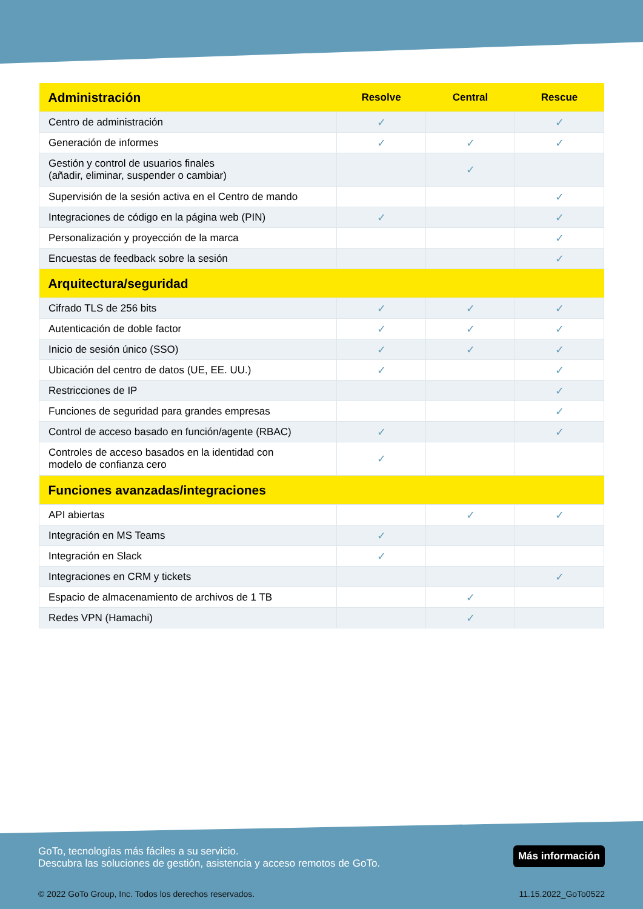| Administración | Resolve | Central | Rescue |
| --- | --- | --- | --- |
| Centro de administración | ✓ | | ✓ |
| Generación de informes | ✓ | ✓ | ✓ |
| Gestión y control de usuarios finales (añadir, eliminar, suspender o cambiar) | | ✓ | |
| Supervisión de la sesión activa en el Centro de mando | | | ✓ |
| Integraciones de código en la página web (PIN) | ✓ | | ✓ |
| Personalización y proyección de la marca | | | ✓ |
| Encuestas de feedback sobre la sesión | | | ✓ |
| Arquitectura/seguridad | | | |
| Cifrado TLS de 256 bits | ✓ | ✓ | ✓ |
| Autenticación de doble factor | ✓ | ✓ | ✓ |
| Inicio de sesión único (SSO) | ✓ | ✓ | ✓ |
| Ubicación del centro de datos (UE, EE. UU.) | ✓ | | ✓ |
| Restricciones de IP | | | ✓ |
| Funciones de seguridad para grandes empresas | | | ✓ |
| Control de acceso basado en función/agente (RBAC) | ✓ | | ✓ |
| Controles de acceso basados en la identidad con modelo de confianza cero | ✓ | | |
| Funciones avanzadas/integraciones | | | |
| API abiertas | | ✓ | ✓ |
| Integración en MS Teams | ✓ | | |
| Integración en Slack | ✓ | | |
| Integraciones en CRM y tickets | | | ✓ |
| Espacio de almacenamiento de archivos de 1 TB | | ✓ | |
| Redes VPN (Hamachi) | | ✓ | |
GoTo, tecnologías más fáciles a su servicio.
Descubra las soluciones de gestión, asistencia y acceso remotos de GoTo.
Más información
© 2022 GoTo Group, Inc. Todos los derechos reservados. 11.15.2022_GoTo0522